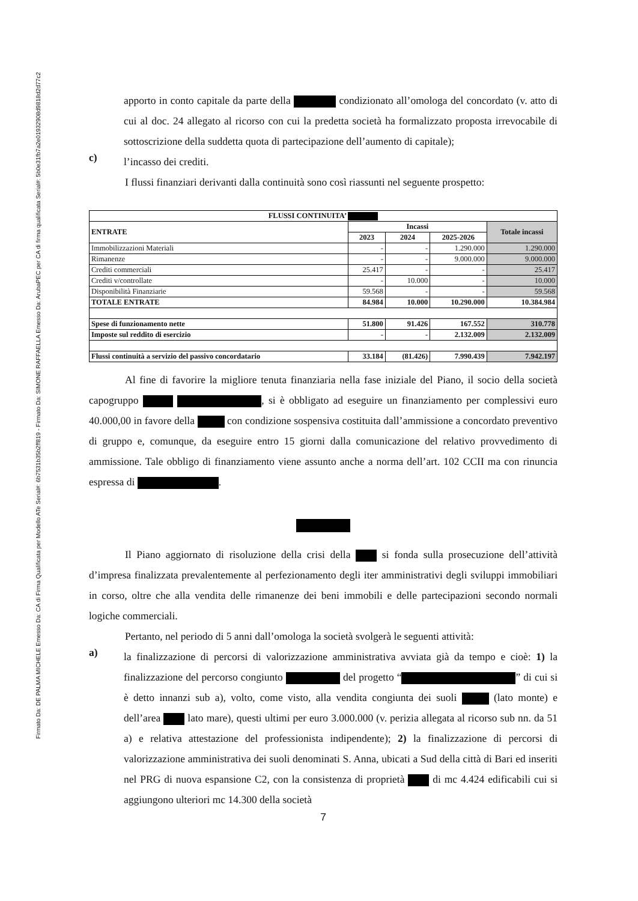Firmato Da: DE PALMA MICHELE Emesso Da: CA di Firma Qualificata per Modello ATe Serial#: 6b7531b35b2ff819 - Firmato Da: SIMONE RAFFAELLA Emesso Da: ArubaPEC per CA di firma qualificata Serial#: 5b0e31fb7a2e01932908d9818d2d77c2
apporto in conto capitale da parte della condizionato all’omologa del concordato (v. atto di cui al doc. 24 allegato al ricorso con cui la predetta società ha formalizzato proposta irrevocabile di sottoscrizione della suddetta quota di partecipazione dell’aumento di capitale);
c)
l’incasso dei crediti.
I flussi finanziari derivanti dalla continuità sono così riassunti nel seguente prospetto:
| FLUSSI CONTINUITA’ | | | | |
| --- | --- | --- | --- | --- |
| ENTRATE | Incassi | | | Totale incassi |
| | 2023 | 2024 | 2025-2026 | |
| Immobilizzazioni Materiali | - | - | 1.290.000 | 1.290.000 |
| Rimanenze | - | - | 9.000.000 | 9.000.000 |
| Crediti commerciali | 25.417 | - | - | 25.417 |
| Crediti v/controllate | - | 10.000 | - | 10.000 |
| Disponibilità Finanziarie | 59.568 | - | - | 59.568 |
| TOTALE ENTRATE | 84.984 | 10.000 | 10.290.000 | 10.384.984 |
| Spese di funzionamento nette | 51.800 | 91.426 | 167.552 | 310.778 |
| Imposte sul reddito di esercizio | - | - | 2.132.009 | 2.132.009 |
| Flussi continuità a servizio del passivo concordatario | 33.184 | (81.426) | 7.990.439 | 7.942.197 |
Al fine di favorire la migliore tenuta finanziaria nella fase iniziale del Piano, il socio della società capogruppo , si è obbligato ad eseguire un finanziamento per complessivi euro 40.000,00 in favore della con condizione sospensiva costituita dall’ammissione a concordato preventivo di gruppo e, comunque, da eseguire entro 15 giorni dalla comunicazione del relativo provvedimento di ammissione. Tale obbligo di finanziamento viene assunto anche a norma dell’art. 102 CCII ma con rinuncia espressa di .
Il Piano aggiornato di risoluzione della crisi della si fonda sulla prosecuzione dell’attività d’impresa finalizzata prevalentemente al perfezionamento degli iter amministrativi degli sviluppi immobiliari in corso, oltre che alla vendita delle rimanenze dei beni immobili e delle partecipazioni secondo normali logiche commerciali.
Pertanto, nel periodo di 5 anni dall’omologa la società svolgerà le seguenti attività:
a)
la finalizzazione di percorsi di valorizzazione amministrativa avviata già da tempo e cioè: 1) la finalizzazione del percorso congiunto del progetto “ ” di cui si è detto innanzi sub a), volto, come visto, alla vendita congiunta dei suoli (lato monte) e dell’area lato mare), questi ultimi per euro 3.000.000 (v. perizia allegata al ricorso sub nn. da 51 a) e relativa attestazione del professionista indipendente); 2) la finalizzazione di percorsi di valorizzazione amministrativa dei suoli denominati S. Anna, ubicati a Sud della città di Bari ed inseriti nel PRG di nuova espansione C2, con la consistenza di proprietà di mc 4.424 edificabili cui si aggiungono ulteriori mc 14.300 della società
7